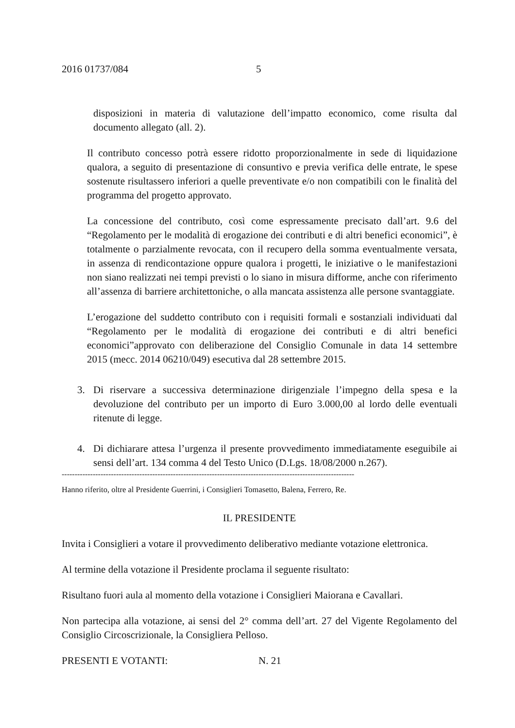2016 01737/084 5
disposizioni in materia di valutazione dell’impatto economico, come risulta dal documento allegato (all. 2).
Il contributo concesso potrà essere ridotto proporzionalmente in sede di liquidazione qualora, a seguito di presentazione di consuntivo e previa verifica delle entrate, le spese sostenute risultassero inferiori a quelle preventivate e/o non compatibili con le finalità del programma del progetto approvato.
La concessione del contributo, così come espressamente precisato dall’art. 9.6 del “Regolamento per le modalità di erogazione dei contributi e di altri benefici economici”, è totalmente o parzialmente revocata, con il recupero della somma eventualmente versata, in assenza di rendicontazione oppure qualora i progetti, le iniziative o le manifestazioni non siano realizzati nei tempi previsti o lo siano in misura difforme, anche con riferimento all’assenza di barriere architettoniche, o alla mancata assistenza alle persone svantaggiate.
L’erogazione del suddetto contributo con i requisiti formali e sostanziali individuati dal “Regolamento per le modalità di erogazione dei contributi e di altri benefici economici”approvato con deliberazione del Consiglio Comunale in data 14 settembre 2015 (mecc. 2014 06210/049) esecutiva dal 28 settembre 2015.
3. Di riservare a successiva determinazione dirigenziale l’impegno della spesa e la devoluzione del contributo per un importo di Euro 3.000,00 al lordo delle eventuali ritenute di legge.
4. Di dichiarare attesa l’urgenza il presente provvedimento immediatamente eseguibile ai sensi dell’art. 134 comma 4 del Testo Unico (D.Lgs. 18/08/2000 n.267).
-----------------------------------------------------------------------------------------------------------------
Hanno riferito, oltre al Presidente Guerrini, i Consiglieri Tomasetto, Balena, Ferrero, Re.
IL PRESIDENTE
Invita i Consiglieri a votare il provvedimento deliberativo mediante votazione elettronica.
Al termine della votazione il Presidente proclama il seguente risultato:
Risultano fuori aula al momento della votazione i Consiglieri Maiorana e Cavallari.
Non partecipa alla votazione, ai sensi del 2° comma dell’art. 27 del Vigente Regolamento del Consiglio Circoscrizionale, la Consigliera Pelloso.
PRESENTI E VOTANTI: N. 21